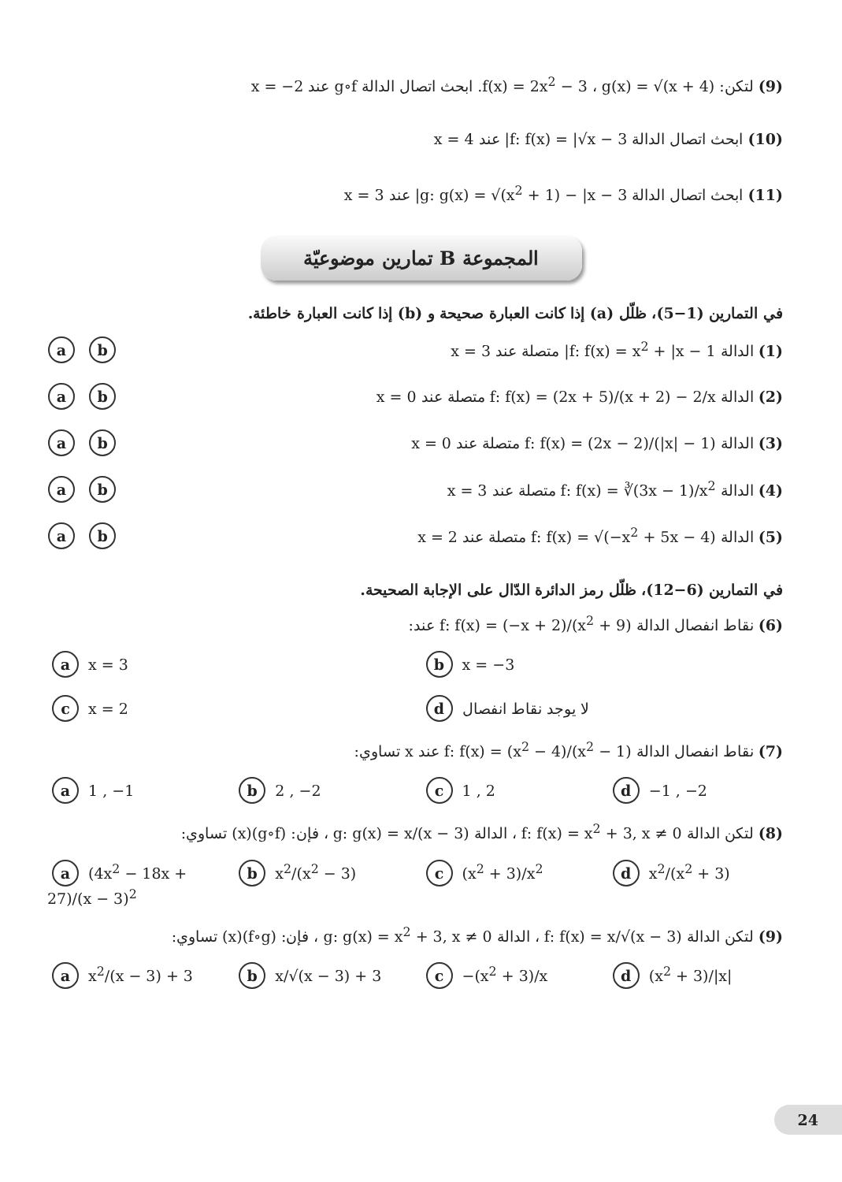(9) لتكن: f(x) = 2x<sup>2</sup> − 3 ، g(x) = √(x + 4). ابحث اتصال الدالة g∘f عند x = −2
(10) ابحث اتصال الدالة f: f(x) = |√x − 3| عند x = 4
(11) ابحث اتصال الدالة g: g(x) = √(x<sup>2</sup> + 1) − |x − 3| عند x = 3
المجموعة B تمارين موضوعيّة
في التمارين (1−5)، ظلّل (a) إذا كانت العبارة صحيحة و (b) إذا كانت العبارة خاطئة.
(1) الدالة f: f(x) = x<sup>2</sup> + |x − 1| متصلة عند x = 3 a b
(2) الدالة f: f(x) = (2x + 5)/(x + 2) − 2/x متصلة عند x = 0 a b
(3) الدالة f: f(x) = (2x − 2)/(|x| − 1) متصلة عند x = 0 a b
(4) الدالة f: f(x) = ∛(3x − 1)/x<sup>2</sup> متصلة عند x = 3 a b
(5) الدالة f: f(x) = √(−x<sup>2</sup> + 5x − 4) متصلة عند x = 2 a b
في التمارين (6−12)، ظلّل رمز الدائرة الدّال على الإجابة الصحيحة.
(6) نقاط انفصال الدالة f: f(x) = (−x + 2)/(x<sup>2</sup> + 9) عند:
a x = 3
b x = −3
c x = 2
d لا يوجد نقاط انفصال
(7) نقاط انفصال الدالة f: f(x) = (x<sup>2</sup> − 4)/(x<sup>2</sup> − 1) عند x تساوي:
a 1 , −1
b 2 , −2
c 1 , 2
d −1 , −2
(8) لتكن الدالة f: f(x) = x<sup>2</sup> + 3, x ≠ 0 ، الدالة g: g(x) = x/(x − 3) ، فإن: (g∘f)(x) تساوي:
a (4x<sup>2</sup> − 18x + 27)/(x − 3)<sup>2</sup>
b x<sup>2</sup>/(x<sup>2</sup> − 3)
c (x<sup>2</sup> + 3)/x<sup>2</sup>
d x<sup>2</sup>/(x<sup>2</sup> + 3)
(9) لتكن الدالة f: f(x) = x/√(x − 3) ، الدالة g: g(x) = x<sup>2</sup> + 3, x ≠ 0 ، فإن: (f∘g)(x) تساوي:
a x<sup>2</sup>/(x − 3) + 3
b x/√(x − 3) + 3
c −(x<sup>2</sup> + 3)/x
d (x<sup>2</sup> + 3)/|x|
24